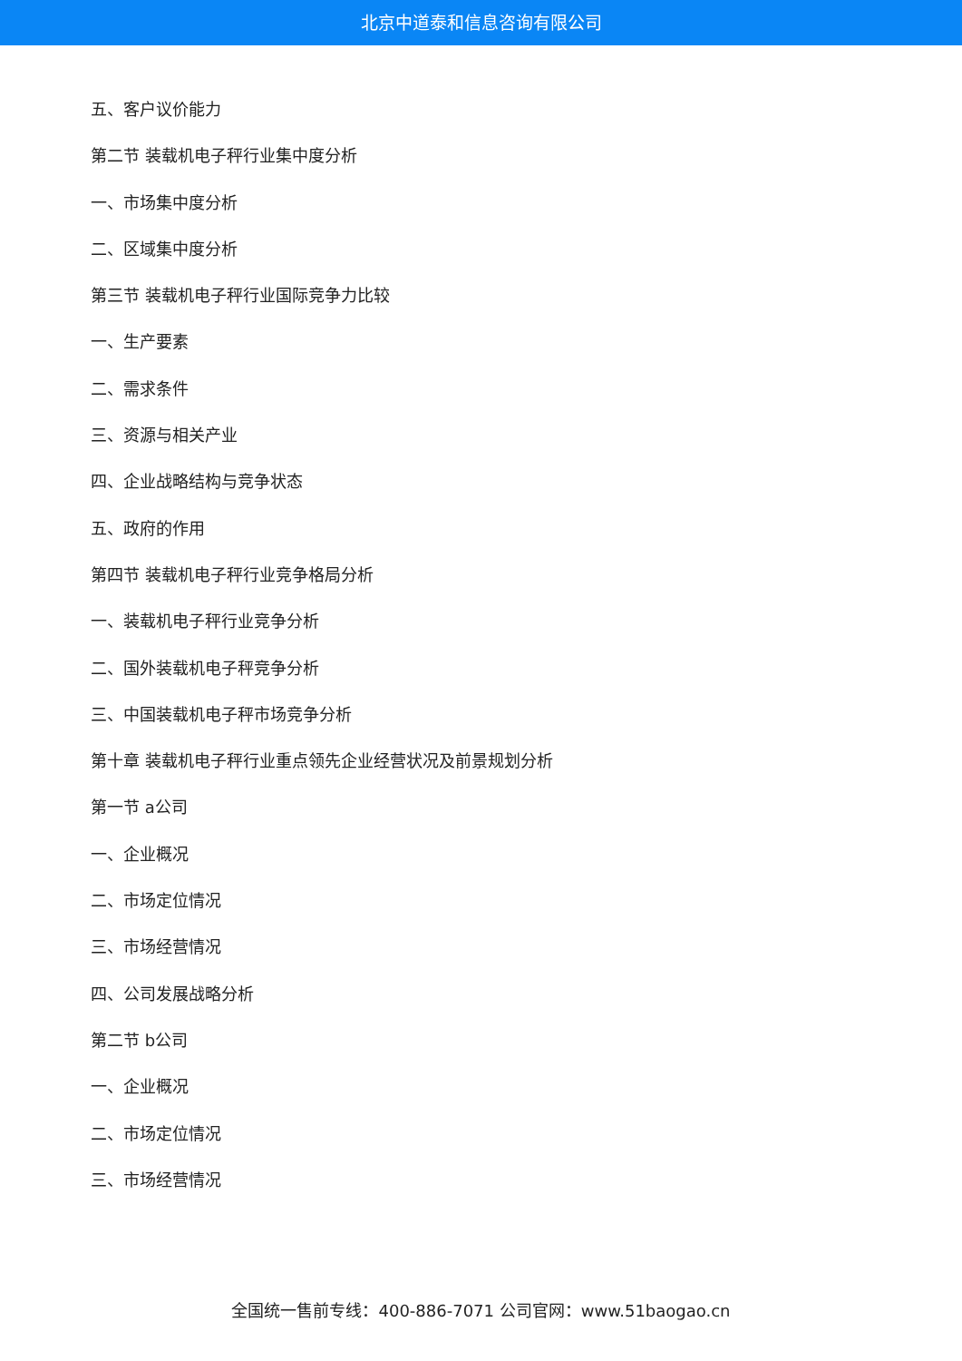北京中道泰和信息咨询有限公司
五、客户议价能力
第二节 装载机电子秤行业集中度分析
一、市场集中度分析
二、区域集中度分析
第三节 装载机电子秤行业国际竞争力比较
一、生产要素
二、需求条件
三、资源与相关产业
四、企业战略结构与竞争状态
五、政府的作用
第四节 装载机电子秤行业竞争格局分析
一、装载机电子秤行业竞争分析
二、国外装载机电子秤竞争分析
三、中国装载机电子秤市场竞争分析
第十章 装载机电子秤行业重点领先企业经营状况及前景规划分析
第一节 a公司
一、企业概况
二、市场定位情况
三、市场经营情况
四、公司发展战略分析
第二节 b公司
一、企业概况
二、市场定位情况
三、市场经营情况
全国统一售前专线：400-886-7071 公司官网：www.51baogao.cn